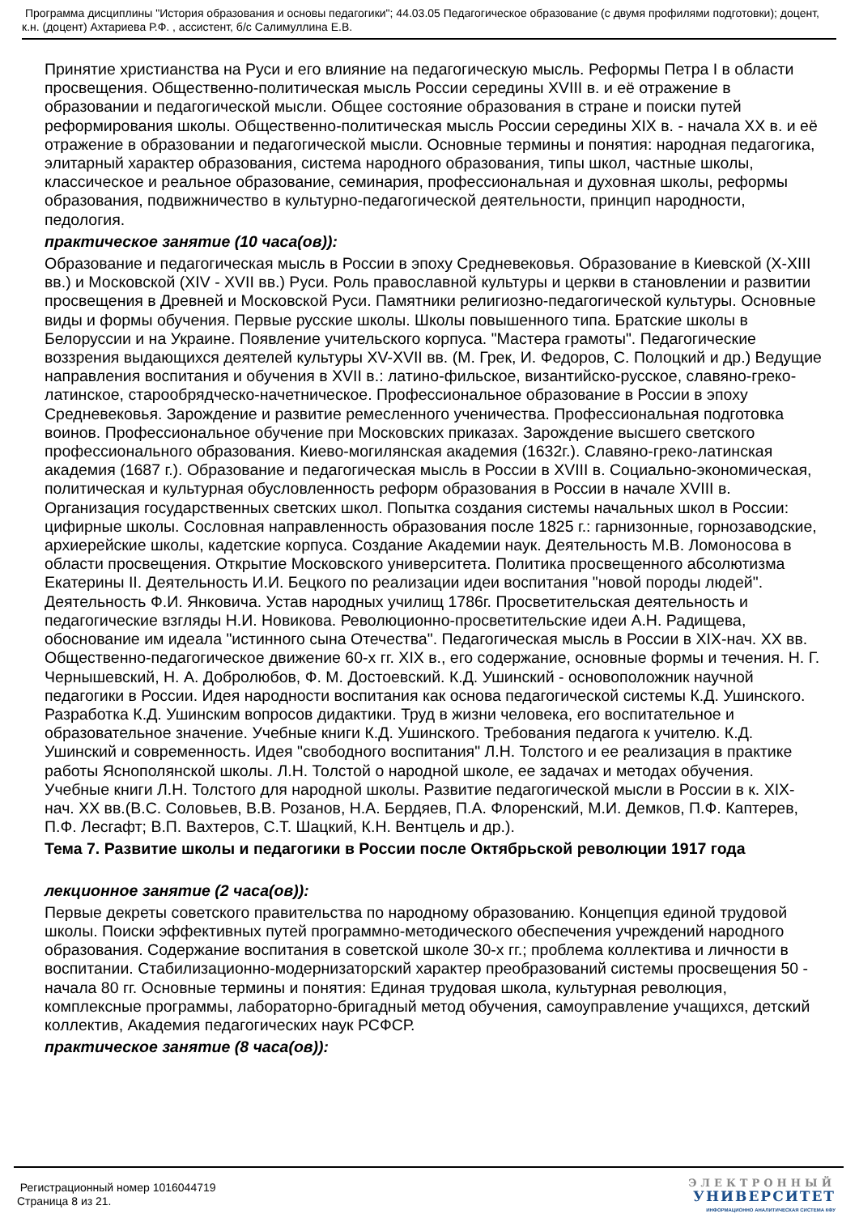Программа дисциплины "История образования и основы педагогики"; 44.03.05 Педагогическое образование (с двумя профилями подготовки); доцент, к.н. (доцент) Ахтариева Р.Ф. , ассистент, б/с Салимуллина Е.В.
Принятие христианства на Руси и его влияние на педагогическую мысль. Реформы Петра I в области просвещения. Общественно-политическая мысль России середины XVIII в. и её отражение в образовании и педагогической мысли. Общее состояние образования в стране и поиски путей реформирования школы. Общественно-политическая мысль России середины XIX в. - начала XX в. и её отражение в образовании и педагогической мысли. Основные термины и понятия: народная педагогика, элитарный характер образования, система народного образования, типы школ, частные школы, классическое и реальное образование, семинария, профессиональная и духовная школы, реформы образования, подвижничество в культурно-педагогической деятельности, принцип народности, педология.
практическое занятие (10 часа(ов)):
Образование и педагогическая мысль в России в эпоху Средневековья. Образование в Киевской (X-XIII вв.) и Московской (XIV - XVII вв.) Руси. Роль православной культуры и церкви в становлении и развитии просвещения в Древней и Московской Руси. Памятники религиозно-педагогической культуры. Основные виды и формы обучения. Первые русские школы. Школы повышенного типа. Братские школы в Белоруссии и на Украине. Появление учительского корпуса. "Мастера грамоты". Педагогические воззрения выдающихся деятелей культуры XV-XVII вв. (М. Грек, И. Федоров, С. Полоцкий и др.) Ведущие направления воспитания и обучения в XVII в.: латино-фильское, византийско-русское, славяно-греко-латинское, старообрядческо-начетническое. Профессиональное образование в России в эпоху Средневековья. Зарождение и развитие ремесленного ученичества. Профессиональная подготовка воинов. Профессиональное обучение при Московских приказах. Зарождение высшего светского профессионального образования. Киево-могилянская академия (1632г.). Славяно-греко-латинская академия (1687 г.). Образование и педагогическая мысль в России в XVIII в. Социально-экономическая, политическая и культурная обусловленность реформ образования в России в начале XVIII в. Организация государственных светских школ. Попытка создания системы начальных школ в России: цифирные школы. Сословная направленность образования после 1825 г.: гарнизонные, горнозаводские, архиерейские школы, кадетские корпуса. Создание Академии наук. Деятельность М.В. Ломоносова в области просвещения. Открытие Московского университета. Политика просвещенного абсолютизма Екатерины II. Деятельность И.И. Бецкого по реализации идеи воспитания "новой породы людей". Деятельность Ф.И. Янковича. Устав народных училищ 1786г. Просветительская деятельность и педагогические взгляды Н.И. Новикова. Революционно-просветительские идеи А.Н. Радищева, обоснование им идеала "истинного сына Отечества". Педагогическая мысль в России в XIX-нач. XX вв. Общественно-педагогическое движение 60-х гг. XIX в., его содержание, основные формы и течения. Н. Г. Чернышевский, Н. А. Добролюбов, Ф. М. Достоевский. К.Д. Ушинский - основоположник научной педагогики в России. Идея народности воспитания как основа педагогической системы К.Д. Ушинского. Разработка К.Д. Ушинским вопросов дидактики. Труд в жизни человека, его воспитательное и образовательное значение. Учебные книги К.Д. Ушинского. Требования педагога к учителю. К.Д. Ушинский и современность. Идея "свободного воспитания" Л.Н. Толстого и ее реализация в практике работы Яснополянской школы. Л.Н. Толстой о народной школе, ее задачах и методах обучения. Учебные книги Л.Н. Толстого для народной школы. Развитие педагогической мысли в России в к. XIX-нач. XX вв.(В.С. Соловьев, В.В. Розанов, Н.А. Бердяев, П.А. Флоренский, М.И. Демков, П.Ф. Каптерев, П.Ф. Лесгафт; В.П. Вахтеров, С.Т. Шацкий, К.Н. Вентцель и др.).
Тема 7. Развитие школы и педагогики в России после Октябрьской революции 1917 года
лекционное занятие (2 часа(ов)):
Первые декреты советского правительства по народному образованию. Концепция единой трудовой школы. Поиски эффективных путей программно-методического обеспечения учреждений народного образования. Содержание воспитания в советской школе 30-х гг.; проблема коллектива и личности в воспитании. Стабилизационно-модернизаторский характер преобразований системы просвещения 50 - начала 80 гг. Основные термины и понятия: Единая трудовая школа, культурная революция, комплексные программы, лабораторно-бригадный метод обучения, самоуправление учащихся, детский коллектив, Академия педагогических наук РСФСР.
практическое занятие (8 часа(ов)):
Регистрационный номер 1016044719
Страница 8 из 21.
ЭЛЕКТРОННЫЙ
УНИВЕРСИТЕТ
ИНФОРМАЦИОННО АНАЛИТИЧЕСКАЯ СИСТЕМА КФУ